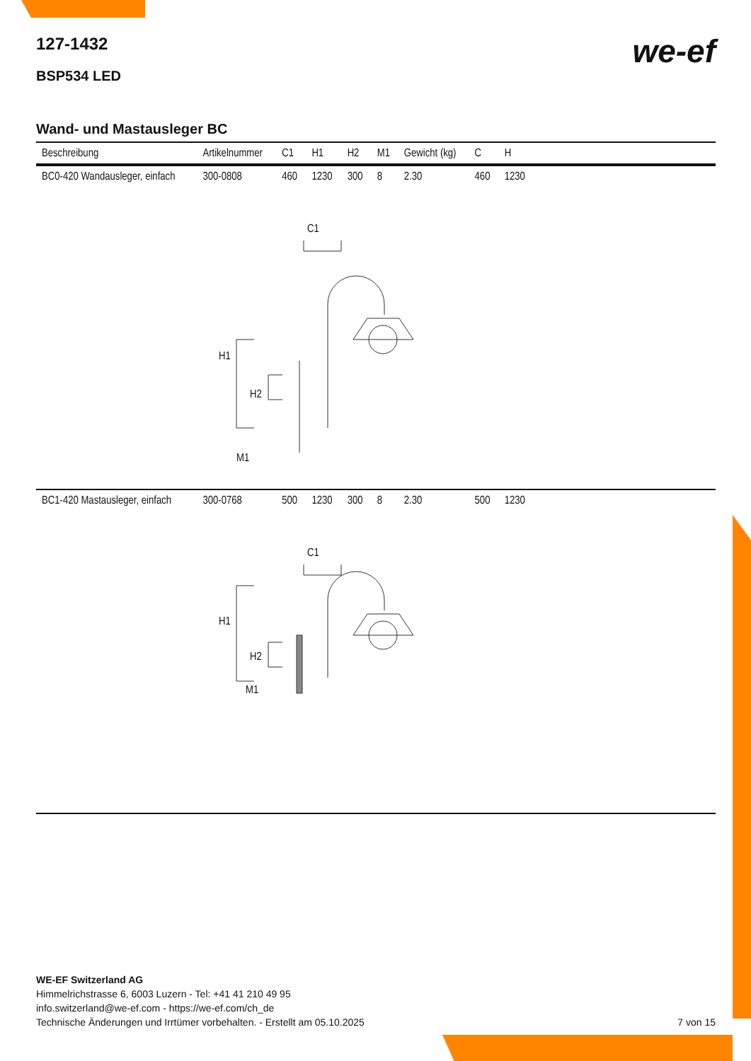we-ef
127-1432
BSP534 LED
Wand- und Mastausleger BC
| Beschreibung | Artikelnummer | C1 | H1 | H2 | M1 | Gewicht (kg) | C | H | |
| --- | --- | --- | --- | --- | --- | --- | --- | --- | --- |
| BC0-420 Wandausleger, einfach | 300-0808 | 460 | 1230 | 300 | 8 | 2.30 | 460 | 1230 | |
| C1 H1 H2 M1 | | | | | | | | | |
| BC1-420 Mastausleger, einfach | 300-0768 | 500 | 1230 | 300 | 8 | 2.30 | 500 | 1230 | |
| C1 H1 H2 M1 | | | | | | | | | |
WE-EF Switzerland AG
Himmelrichstrasse 6, 6003 Luzern - Tel: +41 41 210 49 95
info.switzerland@we-ef.com - https://we-ef.com/ch_de
Technische Änderungen und Irrtümer vorbehalten. - Erstellt am 05.10.2025
7 von 15